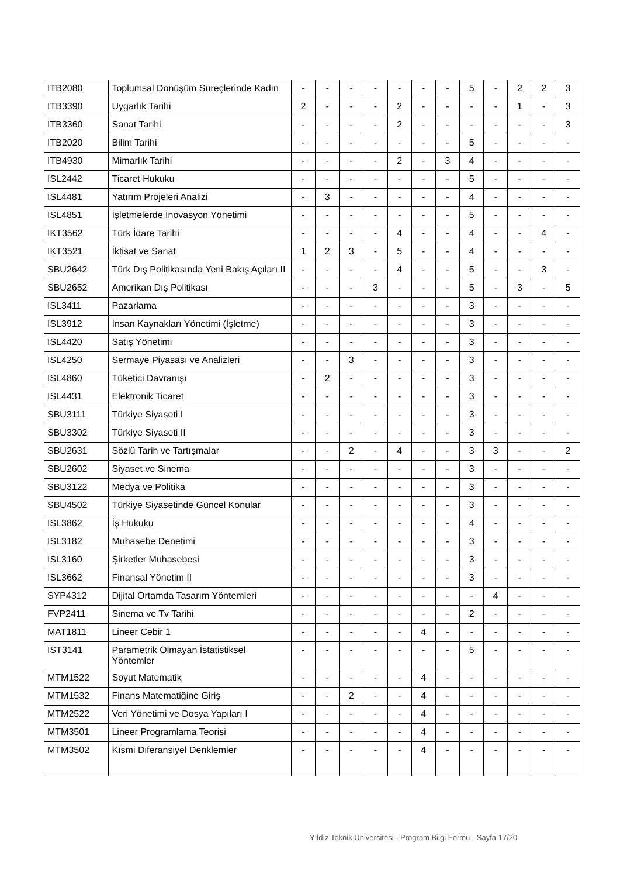| ITB2080 | Toplumsal Dönüşüm Süreçlerinde Kadın | - | - | - | - | - | - | - | 5 | - | 2 | 2 | 3 |
| ITB3390 | Uygarlık Tarihi | 2 | - | - | - | 2 | - | - | - | - | 1 | - | 3 |
| ITB3360 | Sanat Tarihi | - | - | - | - | 2 | - | - | - | - | - | - | 3 |
| ITB2020 | Bilim Tarihi | - | - | - | - | - | - | - | 5 | - | - | - | - |
| ITB4930 | Mimarlık Tarihi | - | - | - | - | 2 | - | 3 | 4 | - | - | - | - |
| ISL2442 | Ticaret Hukuku | - | - | - | - | - | - | - | 5 | - | - | - | - |
| ISL4481 | Yatırım Projeleri Analizi | - | 3 | - | - | - | - | - | 4 | - | - | - | - |
| ISL4851 | İşletmelerde İnovasyon Yönetimi | - | - | - | - | - | - | - | 5 | - | - | - | - |
| IKT3562 | Türk İdare Tarihi | - | - | - | - | 4 | - | - | 4 | - | - | 4 | - |
| IKT3521 | İktisat ve Sanat | 1 | 2 | 3 | - | 5 | - | - | 4 | - | - | - | - |
| SBU2642 | Türk Dış Politikasında Yeni Bakış Açıları II | - | - | - | - | 4 | - | - | 5 | - | - | 3 | - |
| SBU2652 | Amerikan Dış Politikası | - | - | - | 3 | - | - | - | 5 | - | 3 | - | 5 |
| ISL3411 | Pazarlama | - | - | - | - | - | - | - | 3 | - | - | - | - |
| ISL3912 | İnsan Kaynakları Yönetimi (İşletme) | - | - | - | - | - | - | - | 3 | - | - | - | - |
| ISL4420 | Satış Yönetimi | - | - | - | - | - | - | - | 3 | - | - | - | - |
| ISL4250 | Sermaye Piyasası ve Analizleri | - | - | 3 | - | - | - | - | 3 | - | - | - | - |
| ISL4860 | Tüketici Davranışı | - | 2 | - | - | - | - | - | 3 | - | - | - | - |
| ISL4431 | Elektronik Ticaret | - | - | - | - | - | - | - | 3 | - | - | - | - |
| SBU3111 | Türkiye Siyaseti I | - | - | - | - | - | - | - | 3 | - | - | - | - |
| SBU3302 | Türkiye Siyaseti II | - | - | - | - | - | - | - | 3 | - | - | - | - |
| SBU2631 | Sözlü Tarih ve Tartışmalar | - | - | 2 | - | 4 | - | - | 3 | 3 | - | - | 2 |
| SBU2602 | Siyaset ve Sinema | - | - | - | - | - | - | - | 3 | - | - | - | - |
| SBU3122 | Medya ve Politika | - | - | - | - | - | - | - | 3 | - | - | - | - |
| SBU4502 | Türkiye Siyasetinde Güncel Konular | - | - | - | - | - | - | - | 3 | - | - | - | - |
| ISL3862 | İş Hukuku | - | - | - | - | - | - | - | 4 | - | - | - | - |
| ISL3182 | Muhasebe Denetimi | - | - | - | - | - | - | - | 3 | - | - | - | - |
| ISL3160 | Şirketler Muhasebesi | - | - | - | - | - | - | - | 3 | - | - | - | - |
| ISL3662 | Finansal Yönetim II | - | - | - | - | - | - | - | 3 | - | - | - | - |
| SYP4312 | Dijital Ortamda Tasarım Yöntemleri | - | - | - | - | - | - | - | - | 4 | - | - | - |
| FVP2411 | Sinema ve Tv Tarihi | - | - | - | - | - | - | - | 2 | - | - | - | - |
| MAT1811 | Lineer Cebir 1 | - | - | - | - | - | 4 | - | - | - | - | - | - |
| IST3141 | Parametrik Olmayan İstatistiksel Yöntemler | - | - | - | - | - | - | - | 5 | - | - | - | - |
| MTM1522 | Soyut Matematik | - | - | - | - | - | 4 | - | - | - | - | - | - |
| MTM1532 | Finans Matematiğine Giriş | - | - | 2 | - | - | 4 | - | - | - | - | - | - |
| MTM2522 | Veri Yönetimi ve Dosya Yapıları I | - | - | - | - | - | 4 | - | - | - | - | - | - |
| MTM3501 | Lineer Programlama Teorisi | - | - | - | - | - | 4 | - | - | - | - | - | - |
| MTM3502 | Kısmi Diferansiyel Denklemler | - | - | - | - | - | 4 | - | - | - | - | - | - |
Yıldız Teknik Üniversitesi - Program Bilgi Formu - Sayfa 17/20